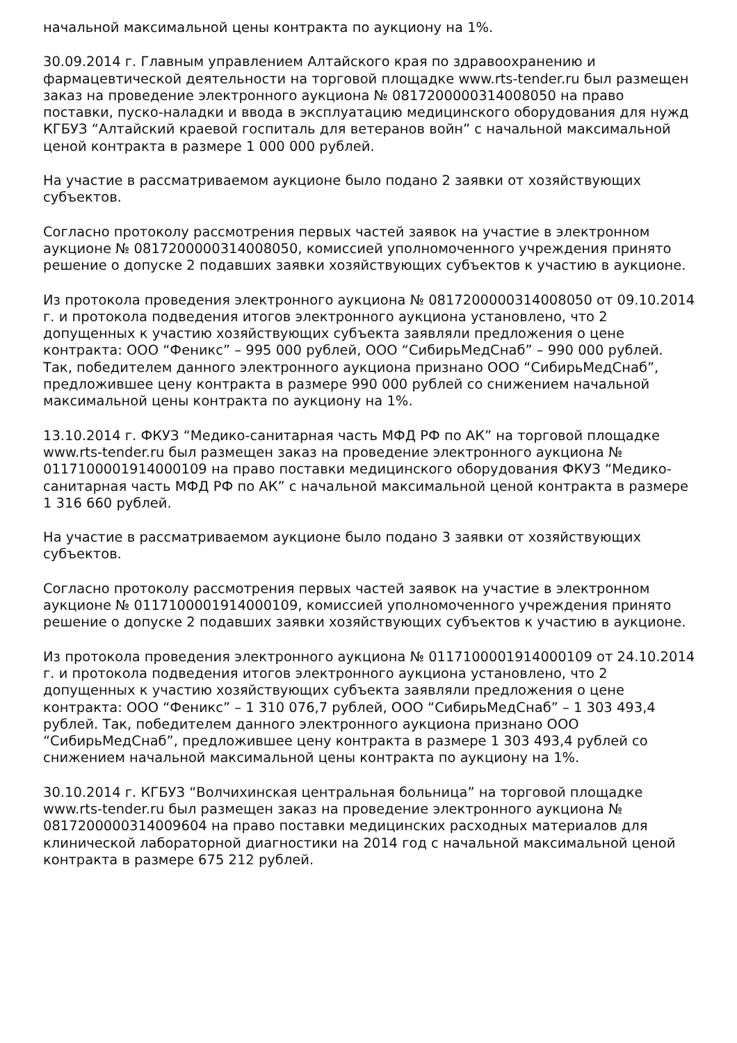начальной максимальной цены контракта по аукциону на 1%.
30.09.2014 г. Главным управлением Алтайского края по здравоохранению и фармацевтической деятельности на торговой площадке www.rts-tender.ru был размещен заказ на проведение электронного аукциона № 0817200000314008050 на право поставки, пуско-наладки и ввода в эксплуатацию медицинского оборудования для нужд КГБУЗ “Алтайский краевой госпиталь для ветеранов войн” с начальной максимальной ценой контракта в размере 1 000 000 рублей.
На участие в рассматриваемом аукционе было подано 2 заявки от хозяйствующих субъектов.
Согласно протоколу рассмотрения первых частей заявок на участие в электронном аукционе № 0817200000314008050, комиссией уполномоченного учреждения принято решение о допуске 2 подавших заявки хозяйствующих субъектов к участию в аукционе.
Из протокола проведения электронного аукциона № 0817200000314008050 от 09.10.2014 г. и протокола подведения итогов электронного аукциона установлено, что 2 допущенных к участию хозяйствующих субъекта заявляли предложения о цене контракта: ООО “Феникс” – 995 000 рублей, ООО “СибирьМедСнаб” – 990 000 рублей. Так, победителем данного электронного аукциона признано ООО “СибирьМедСнаб”, предложившее цену контракта в размере 990 000 рублей со снижением начальной максимальной цены контракта по аукциону на 1%.
13.10.2014 г. ФКУЗ “Медико-санитарная часть МФД РФ по АК” на торговой площадке www.rts-tender.ru был размещен заказ на проведение электронного аукциона № 0117100001914000109 на право поставки медицинского оборудования ФКУЗ “Медико-санитарная часть МФД РФ по АК” с начальной максимальной ценой контракта в размере 1 316 660 рублей.
На участие в рассматриваемом аукционе было подано 3 заявки от хозяйствующих субъектов.
Согласно протоколу рассмотрения первых частей заявок на участие в электронном аукционе № 0117100001914000109, комиссией уполномоченного учреждения принято решение о допуске 2 подавших заявки хозяйствующих субъектов к участию в аукционе.
Из протокола проведения электронного аукциона № 0117100001914000109 от 24.10.2014 г. и протокола подведения итогов электронного аукциона установлено, что 2 допущенных к участию хозяйствующих субъекта заявляли предложения о цене контракта: ООО “Феникс” – 1 310 076,7 рублей, ООО “СибирьМедСнаб” – 1 303 493,4 рублей. Так, победителем данного электронного аукциона признано ООО “СибирьМедСнаб”, предложившее цену контракта в размере 1 303 493,4 рублей со снижением начальной максимальной цены контракта по аукциону на 1%.
30.10.2014 г. КГБУЗ “Волчихинская центральная больница” на торговой площадке www.rts-tender.ru был размещен заказ на проведение электронного аукциона № 0817200000314009604 на право поставки медицинских расходных материалов для клинической лабораторной диагностики на 2014 год с начальной максимальной ценой контракта в размере 675 212 рублей.